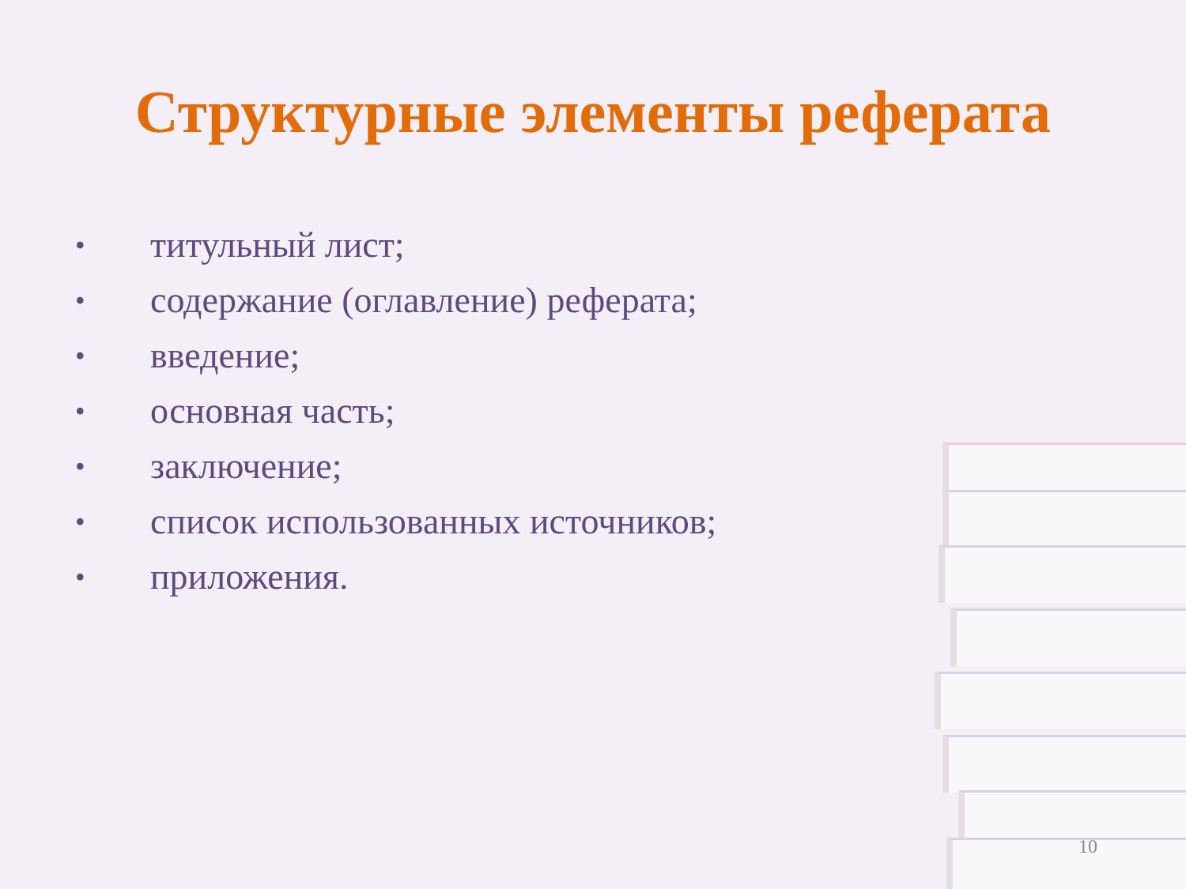Структурные элементы реферата
• титульный лист;
• содержание (оглавление) реферата;
• введение;
• основная часть;
• заключение;
• список использованных источников;
• приложения.
10